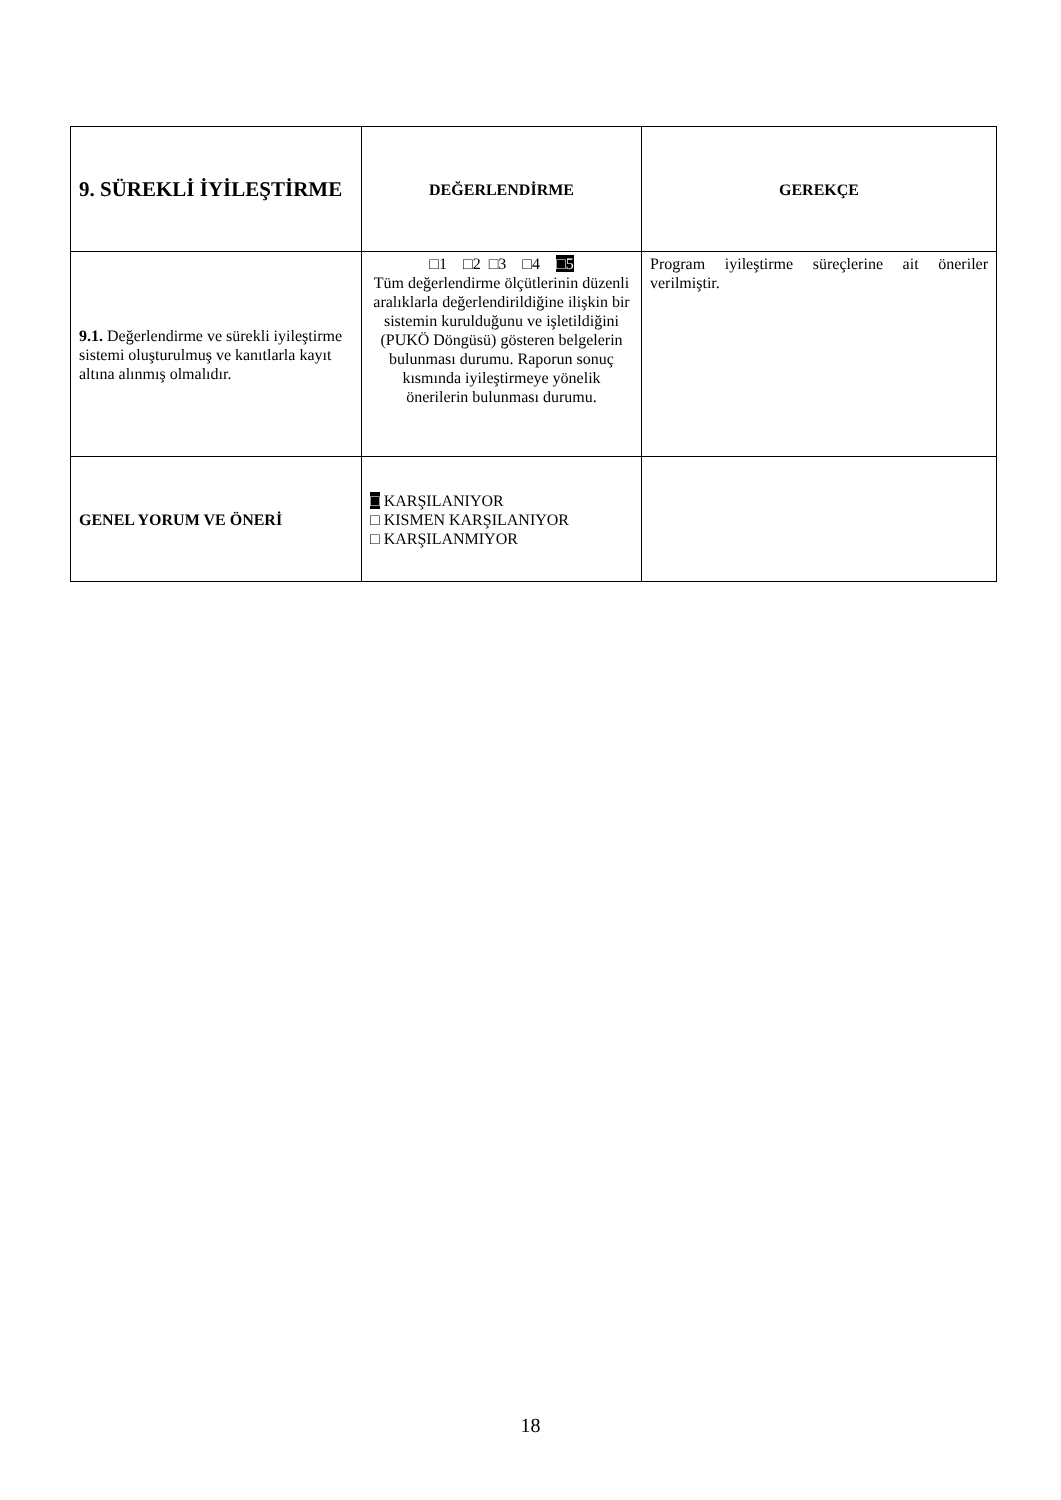| 9. SÜREKLİ İYİLEŞTİRME | DEĞERLENDİRME | GEREKÇE |
| 9.1. Değerlendirme ve sürekli iyileştirme sistemi oluşturulmuş ve kanıtlarla kayıt altına alınmış olmalıdır. | □1 □2 □3 □4 □5 Tüm değerlendirme ölçütlerinin düzenli aralıklarla değerlendirildiğine ilişkin bir sistemin kurulduğunu ve işletildiğini (PUKÖ Döngüsü) gösteren belgelerin bulunması durumu. Raporun sonuç kısmında iyileştirmeye yönelik önerilerin bulunması durumu. | Program iyileştirme süreçlerine ait öneriler verilmiştir. |
| GENEL YORUM VE ÖNERİ | □ KARŞILANIYOR □ KISMEN KARŞILANIYOR □ KARŞILANMIYOR | |
18